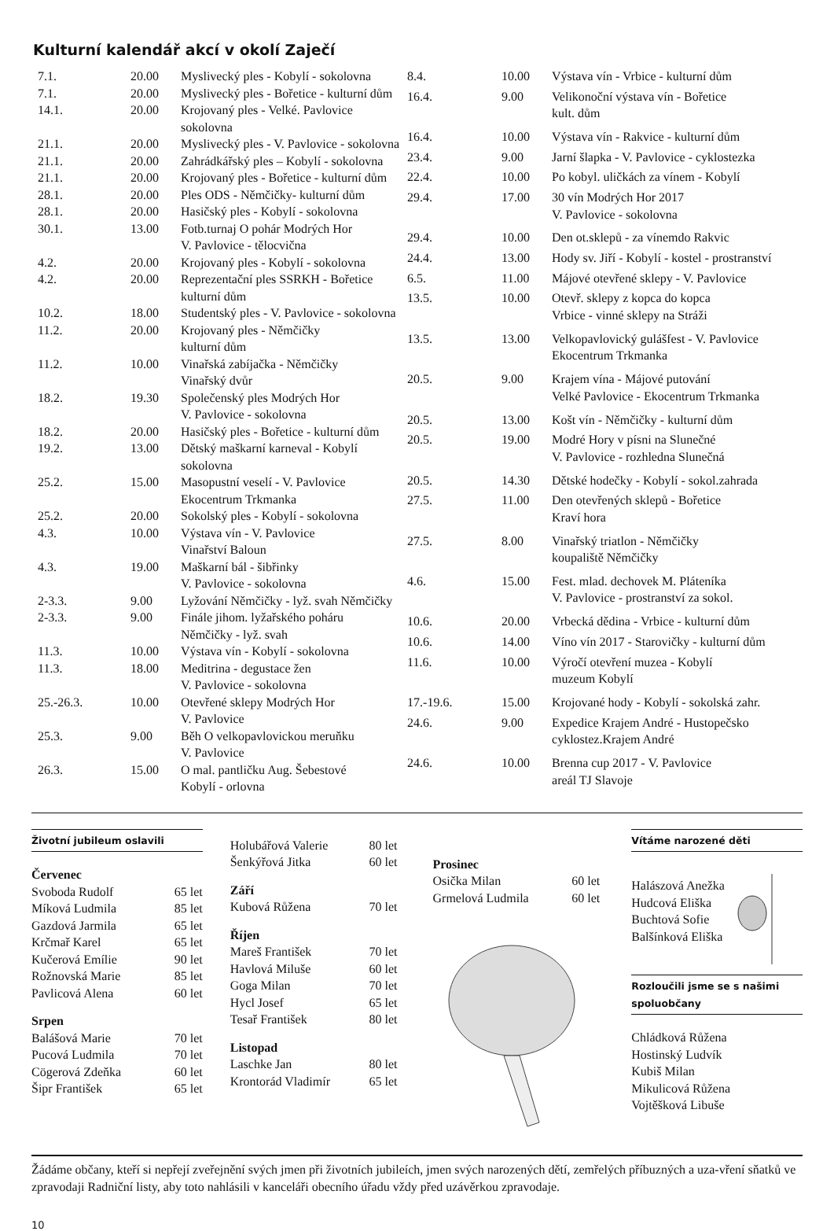Kulturní kalendář akcí v okolí Zaječí
| 7.1. | 20.00 | Myslivecký ples - Kobylí - sokolovna |
| 7.1. | 20.00 | Myslivecký ples - Bořetice - kulturní dům |
| 14.1. | 20.00 | Krojovaný ples - Velké. Pavlovice sokolovna |
| 21.1. | 20.00 | Myslivecký ples - V. Pavlovice - sokolovna |
| 21.1. | 20.00 | Zahrádkářský ples – Kobylí - sokolovna |
| 21.1. | 20.00 | Krojovaný ples - Bořetice - kulturní dům |
| 28.1. | 20.00 | Ples ODS - Němčičky- kulturní dům |
| 28.1. | 20.00 | Hasičský ples - Kobylí - sokolovna |
| 30.1. | 13.00 | Fotb.turnaj O pohár Modrých Hor V. Pavlovice - tělocvična |
| 4.2. | 20.00 | Krojovaný ples - Kobylí - sokolovna |
| 4.2. | 20.00 | Reprezentační ples SSRKH - Bořetice kulturní dům |
| 10.2. | 18.00 | Studentský ples - V. Pavlovice - sokolovna |
| 11.2. | 20.00 | Krojovaný ples - Němčičky kulturní dům |
| 11.2. | 10.00 | Vinařská zabíjačka - Němčičky Vinařský dvůr |
| 18.2. | 19.30 | Společenský ples Modrých Hor V. Pavlovice - sokolovna |
| 18.2. | 20.00 | Hasičský ples - Bořetice - kulturní dům |
| 19.2. | 13.00 | Dětský maškarní karneval - Kobylí sokolovna |
| 25.2. | 15.00 | Masopustní veselí - V. Pavlovice Ekocentrum Trkmanka |
| 25.2. | 20.00 | Sokolský ples - Kobylí - sokolovna |
| 4.3. | 10.00 | Výstava vín - V. Pavlovice Vinařství Baloun |
| 4.3. | 19.00 | Maškarní bál - šibřinky V. Pavlovice - sokolovna |
| 2-3.3. | 9.00 | Lyžování Němčičky - lyž. svah Němčičky |
| 2-3.3. | 9.00 | Finále jihom. lyžařského poháru Němčičky - lyž. svah |
| 11.3. | 10.00 | Výstava vín - Kobylí - sokolovna |
| 11.3. | 18.00 | Meditrina - degustace žen V. Pavlovice - sokolovna |
| 25.-26.3. | 10.00 | Otevřené sklepy Modrých Hor V. Pavlovice |
| 25.3. | 9.00 | Běh O velkopavlovickou meruňku V. Pavlovice |
| 26.3. | 15.00 | O mal. pantličku Aug. Šebestové Kobylí - orlovna |
| 8.4. | 10.00 | Výstava vín - Vrbice - kulturní dům |
| 16.4. | 9.00 | Velikonoční výstava vín - Bořetice kult. dům |
| 16.4. | 10.00 | Výstava vín - Rakvice - kulturní dům |
| 23.4. | 9.00 | Jarní šlapka - V. Pavlovice - cyklostezka |
| 22.4. | 10.00 | Po kobyl. uličkách za vínem - Kobylí |
| 29.4. | 17.00 | 30 vín Modrých Hor 2017 V. Pavlovice - sokolovna |
| 29.4. | 10.00 | Den ot.sklepů - za vínemdo Rakvic |
| 24.4. | 13.00 | Hody sv. Jiří - Kobylí - kostel - prostranství |
| 6.5. | 11.00 | Májové otevřené sklepy - V. Pavlovice |
| 13.5. | 10.00 | Otevř. sklepy z kopca do kopca Vrbice - vinné sklepy na Stráži |
| 13.5. | 13.00 | Velkopavlovický gulášfest - V. Pavlovice Ekocentrum Trkmanka |
| 20.5. | 9.00 | Krajem vína - Májové putování Velké Pavlovice - Ekocentrum Trkmanka |
| 20.5. | 13.00 | Košt vín - Němčičky - kulturní dům |
| 20.5. | 19.00 | Modré Hory v písni na Slunečné V. Pavlovice - rozhledna Slunečná |
| 20.5. | 14.30 | Dětské hodečky - Kobylí - sokol.zahrada |
| 27.5. | 11.00 | Den otevřených sklepů - Bořetice Kraví hora |
| 27.5. | 8.00 | Vinařský triatlon - Němčičky koupaliště Němčičky |
| 4.6. | 15.00 | Fest. mlad. dechovek M. Pláteníka V. Pavlovice - prostranství za sokol. |
| 10.6. | 20.00 | Vrbecká dědina - Vrbice - kulturní dům |
| 10.6. | 14.00 | Víno vín 2017 - Starovičky - kulturní dům |
| 11.6. | 10.00 | Výročí otevření muzea - Kobylí muzeum Kobylí |
| 17.-19.6. | 15.00 | Krojované hody - Kobylí - sokolská zahr. |
| 24.6. | 9.00 | Expedice Krajem André - Hustopečsko cyklostez.Krajem André |
| 24.6. | 10.00 | Brenna cup 2017 - V. Pavlovice areál TJ Slavoje |
Životní jubileum oslavili
Červenec
Svoboda Rudolf 65 let
Míková Ludmila 85 let
Gazdová Jarmila 65 let
Krčmař Karel 65 let
Kučerová Emílie 90 let
Rožnovská Marie 85 let
Pavlicová Alena 60 let
Srpen
Balášová Marie 70 let
Pucová Ludmila 70 let
Cögerová Zdeňka 60 let
Šipr František 65 let
Holubářová Valerie 80 let
Šenkýřová Jitka 60 let
Září
Kubová Růžena 70 let
Říjen
Mareš František 70 let
Havlová Miluše 60 let
Goga Milan 70 let
Hycl Josef 65 let
Tesař František 80 let
Listopad
Laschke Jan 80 let
Krontorád Vladimír 65 let
Prosinec
Osička Milan 60 let
Grmelová Ludmila 60 let
Vítáme narozené děti
Halászová Anežka
Hudcová Eliška
Buchtová Sofie
Balšínková Eliška
Rozloučili jsme se s našimi spoluobčany
Chládková Růžena
Hostinský Ludvík
Kubiš Milan
Mikulicová Růžena
Vojtěšková Libuše
Žádáme občany, kteří si nepřejí zveřejnění svých jmen při životních jubileích, jmen svých narozených dětí, zemřelých příbuzných a uza-vření sňatků ve zpravodaji Radniční listy, aby toto nahlásili v kanceláři obecního úřadu vždy před uzávěrkou zpravodaje.
10